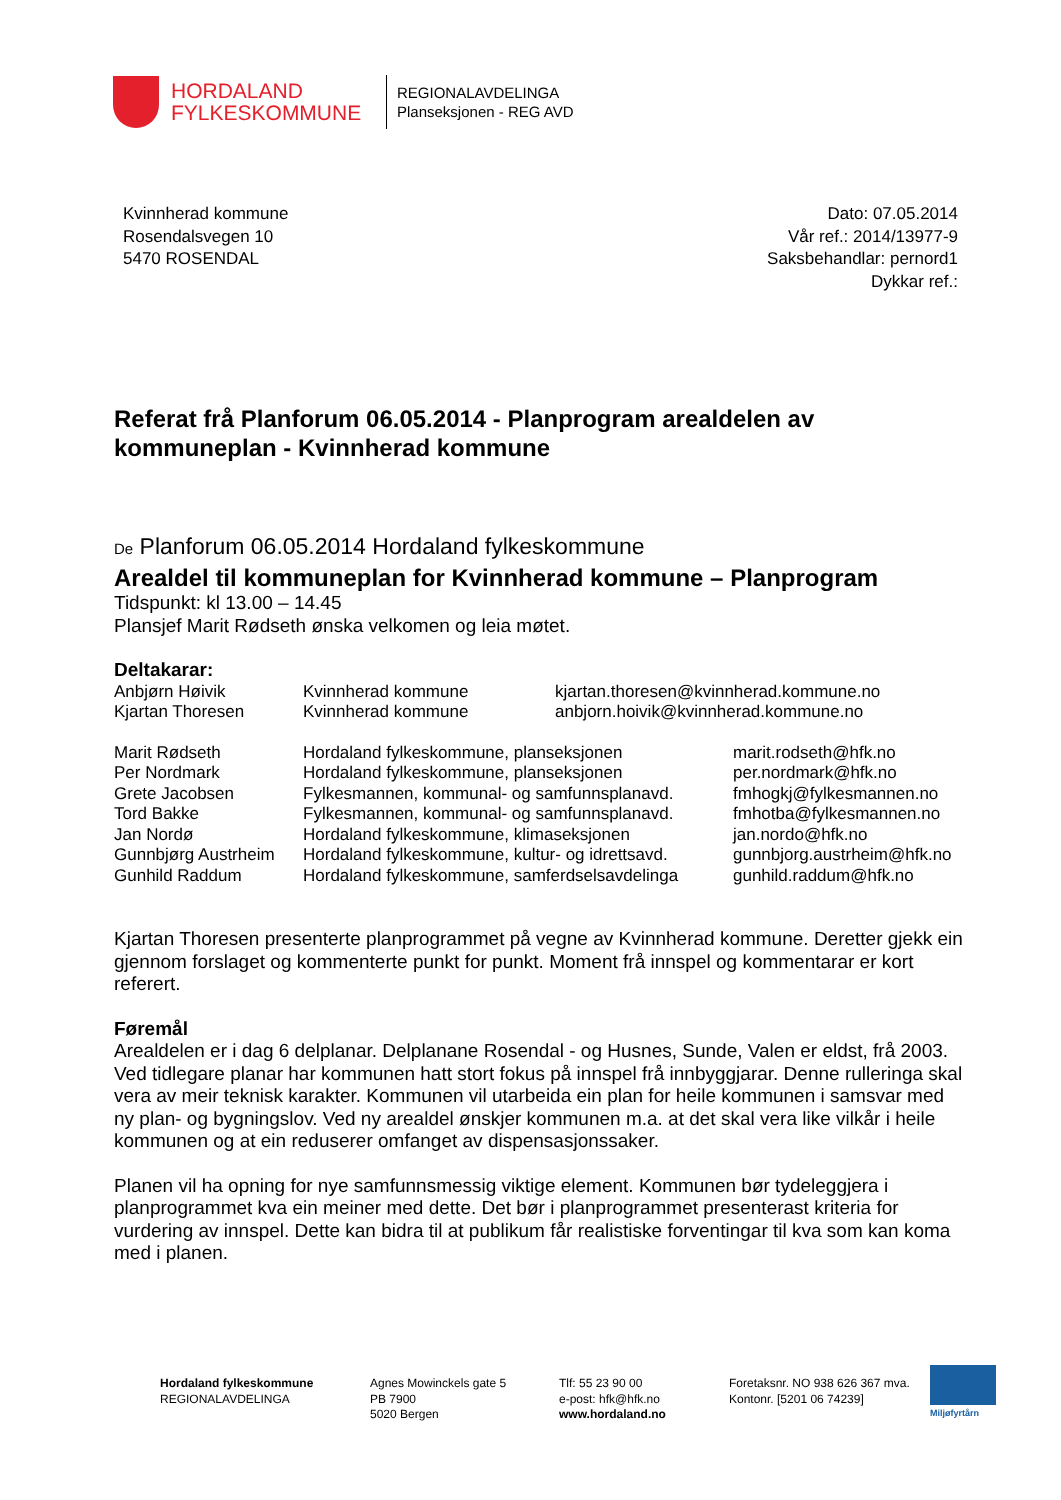HORDALAND FYLKESKOMMUNE
REGIONALAVDELINGA
Planseksjonen - REG AVD
Kvinnherad kommune
Rosendalsvegen 10
5470 ROSENDAL
Dato: 07.05.2014
Vår ref.: 2014/13977-9
Saksbehandlar: pernord1
Dykkar ref.:
Referat frå Planforum 06.05.2014 - Planprogram arealdelen av kommuneplan - Kvinnherad kommune
De Planforum 06.05.2014 Hordaland fylkeskommune
Arealdel til kommuneplan for Kvinnherad kommune – Planprogram
Tidspunkt: kl 13.00 – 14.45
Plansjef Marit Rødseth ønska velkomen og leia møtet.
Deltakarar:
| Anbjørn Høivik | Kvinnherad kommune | kjartan.thoresen@kvinnherad.kommune.no | |
| Kjartan Thoresen | Kvinnherad kommune | anbjorn.hoivik@kvinnherad.kommune.no | |
| Marit Rødseth | Hordaland fylkeskommune, planseksjonen | | marit.rodseth@hfk.no |
| Per Nordmark | Hordaland fylkeskommune, planseksjonen | | per.nordmark@hfk.no |
| Grete Jacobsen | Fylkesmannen, kommunal- og samfunnsplanavd. | | fmhogkj@fylkesmannen.no |
| Tord Bakke | Fylkesmannen, kommunal- og samfunnsplanavd. | | fmhotba@fylkesmannen.no |
| Jan Nordø | Hordaland fylkeskommune, klimaseksjonen | | jan.nordo@hfk.no |
| Gunnbjørg Austrheim | Hordaland fylkeskommune, kultur- og idrettsavd. | | gunnbjorg.austrheim@hfk.no |
| Gunhild Raddum | Hordaland fylkeskommune, samferdselsavdelinga | | gunhild.raddum@hfk.no |
Kjartan Thoresen presenterte planprogrammet på vegne av Kvinnherad kommune. Deretter gjekk ein gjennom forslaget og kommenterte punkt for punkt. Moment frå innspel og kommentarar er kort referert.
Føremål
Arealdelen er i dag 6 delplanar. Delplanane Rosendal - og Husnes, Sunde, Valen er eldst, frå 2003.
Ved tidlegare planar har kommunen hatt stort fokus på innspel frå innbyggjarar. Denne rulleringa skal vera av meir teknisk karakter. Kommunen vil utarbeida ein plan for heile kommunen i samsvar med ny plan- og bygningslov. Ved ny arealdel ønskjer kommunen m.a. at det skal vera like vilkår i heile kommunen og at ein reduserer omfanget av dispensasjonssaker.
Planen vil ha opning for nye samfunnsmessig viktige element. Kommunen bør tydeleggjera i planprogrammet kva ein meiner med dette. Det bør i planprogrammet presenterast kriteria for vurdering av innspel. Dette kan bidra til at publikum får realistiske forventingar til kva som kan koma med i planen.
Hordaland fylkeskommune
REGIONALAVDELINGA
Agnes Mowinckels gate 5
PB 7900
5020 Bergen
Tlf: 55 23 90 00
e-post: hfk@hfk.no
www.hordaland.no
Foretaksnr. NO 938 626 367 mva.
Kontonr. [5201 06 74239]
Miljøfyrtårn